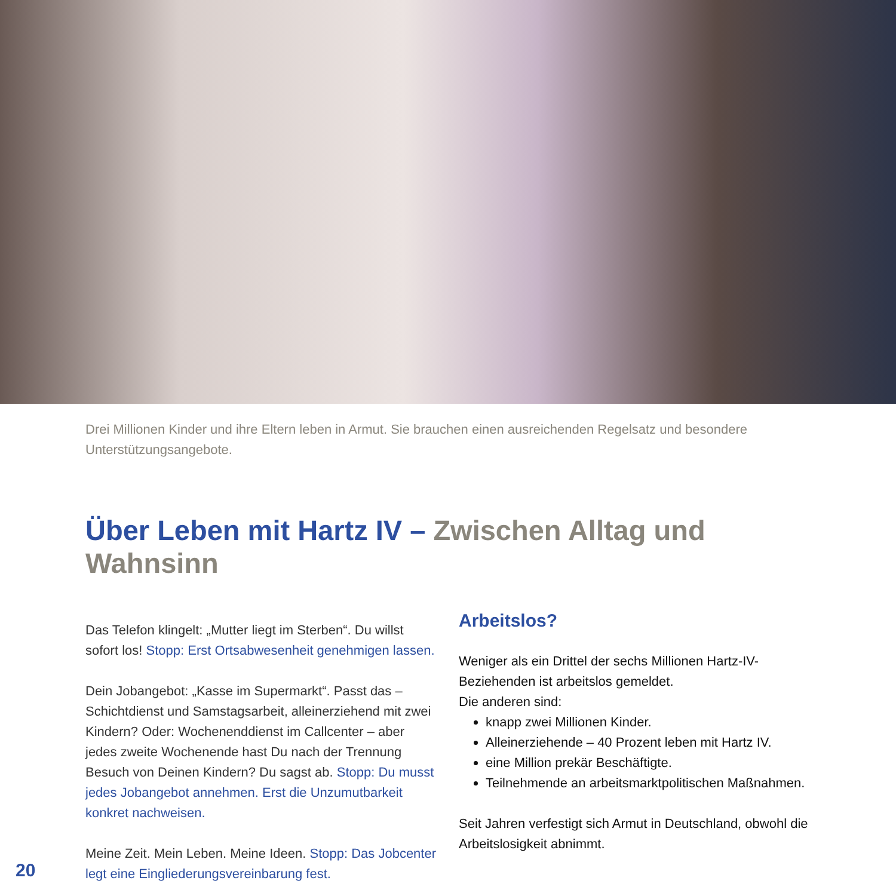Drei Millionen Kinder und ihre Eltern leben in Armut. Sie brauchen einen ausreichenden Regelsatz und besondere Unterstützungsangebote.
Über Leben mit Hartz IV – Zwischen Alltag und Wahnsinn
Das Telefon klingelt: „Mutter liegt im Sterben“. Du willst sofort los! Stopp: Erst Ortsabwesenheit genehmigen lassen.
Dein Jobangebot: „Kasse im Supermarkt“. Passt das – Schichtdienst und Samstagsarbeit, alleinerziehend mit zwei Kindern? Oder: Wochenenddienst im Callcenter – aber jedes zweite Wochenende hast Du nach der Trennung Besuch von Deinen Kindern? Du sagst ab. Stopp: Du musst jedes Jobangebot annehmen. Erst die Unzumutbarkeit konkret nachweisen.
Meine Zeit. Mein Leben. Meine Ideen. Stopp: Das Jobcenter legt eine Eingliederungsvereinbarung fest.
Arbeitslos?
Weniger als ein Drittel der sechs Millionen Hartz-IV-Beziehenden ist arbeitslos gemeldet.
Die anderen sind:
knapp zwei Millionen Kinder.
Alleinerziehende – 40 Prozent leben mit Hartz IV.
eine Million prekär Beschäftigte.
Teilnehmende an arbeitsmarktpolitischen Maßnahmen.
Seit Jahren verfestigt sich Armut in Deutschland, obwohl die Arbeitslosigkeit abnimmt.
20